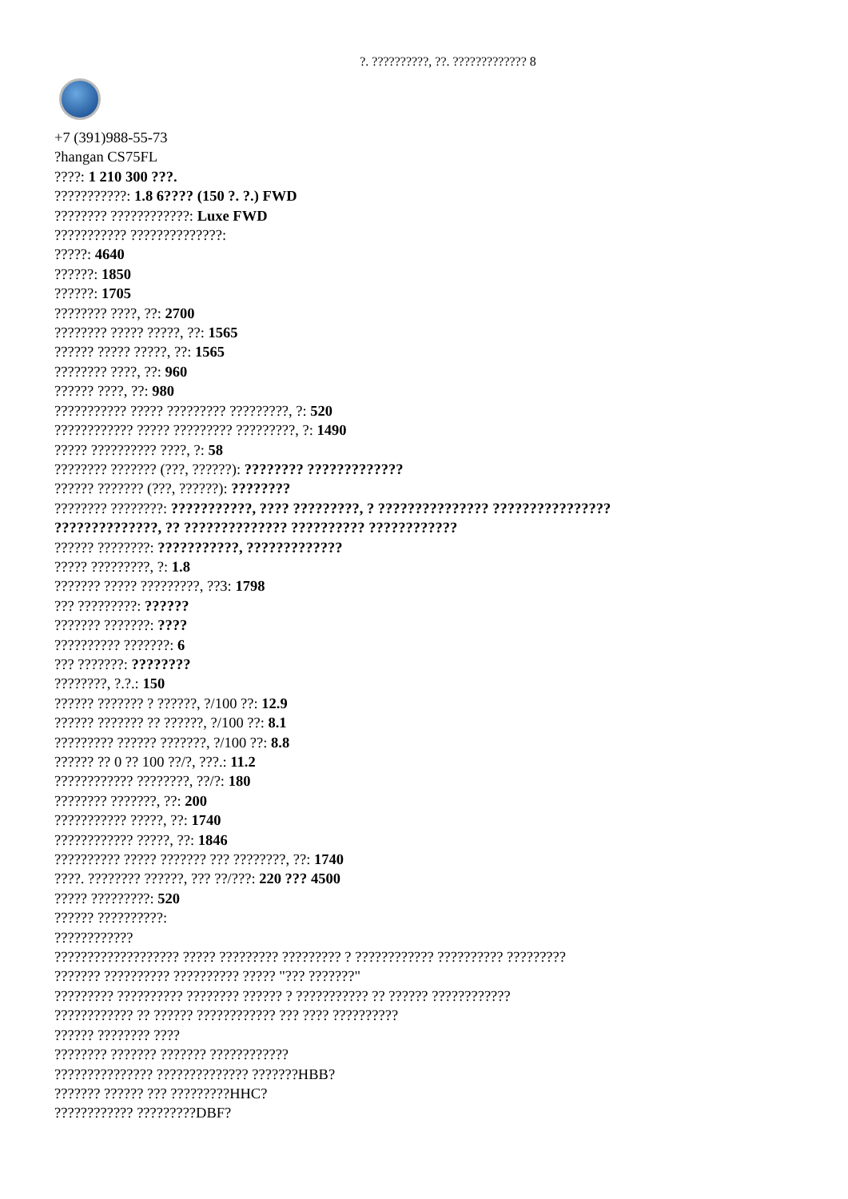?. ??????????, ??. ????????????? 8
+7 (391)988-55-73
?hangan CS75FL
????: 1 210 300 ???.
???????????: 1.8 6???? (150 ?. ?.) FWD
???????? ????????????: Luxe FWD
??????????? ??????????????:
?????: 4640
??????: 1850
??????: 1705
???????? ????, ??: 2700
???????? ????? ?????, ??: 1565
?????? ????? ?????, ??: 1565
???????? ????, ??: 960
?????? ????, ??: 980
??????????? ????? ????????? ?????????, ?: 520
???????????? ????? ????????? ?????????, ?: 1490
????? ?????????? ????, ?: 58
???????? ??????? (???, ??????): ???????? ?????????????
?????? ??????? (???, ??????): ????????
???????? ????????: ???????????, ???? ?????????, ? ??????????????? ????????????????
??????????????, ?? ?????????????? ?????????? ????????????
?????? ????????: ???????????, ?????????????
????? ?????????, ?: 1.8
??????? ????? ?????????, ??3: 1798
??? ?????????: ??????
??????? ???????: ????
?????????? ???????: 6
??? ???????: ????????
????????, ?.?.: 150
?????? ??????? ? ??????, ?/100 ??: 12.9
?????? ??????? ?? ??????, ?/100 ??: 8.1
????????? ?????? ???????, ?/100 ??: 8.8
?????? ?? 0 ?? 100 ??/?, ???.: 11.2
???????????? ????????, ??/?: 180
???????? ???????, ??: 200
??????????? ?????, ??: 1740
???????????? ?????, ??: 1846
?????????? ????? ??????? ??? ????????, ??: 1740
????. ???????? ??????, ??? ??/???: 220 ??? 4500
????? ?????????: 520
?????? ??????????:
????????????
??????????????????? ????? ????????? ????????? ? ???????????? ?????????? ?????????
??????? ?????????? ?????????? ????? "??? ???????"
????????? ?????????? ???????? ?????? ? ??????????? ?? ?????? ????????????
???????????? ?? ?????? ???????????? ??? ???? ??????????
?????? ???????? ????
???????? ??????? ??????? ????????????
??????????????? ?????????????? ???????HBB?
??????? ?????? ??? ?????????HHC?
???????????? ?????????DBF?